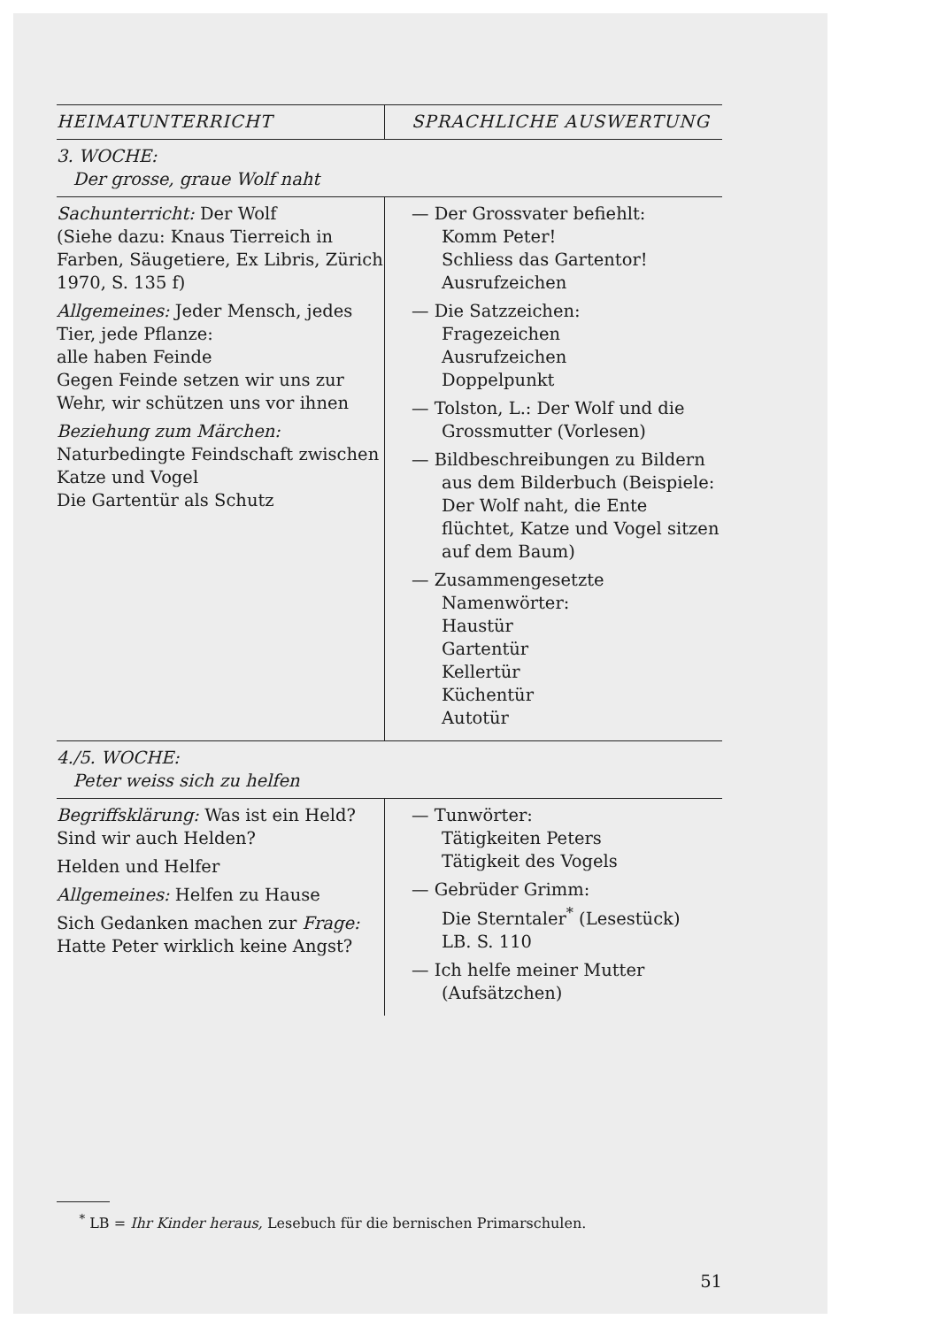| HEIMATUNTERRICHT | SPRACHLICHE AUSWERTUNG |
| --- | --- |
| 3. WOCHE: Der grosse, graue Wolf naht | |
| Sachunterricht: Der Wolf (Siehe dazu: Knaus Tierreich in Farben, Säugetiere, Ex Libris, Zürich 1970, S. 135 f) Allgemeines: Jeder Mensch, jedes Tier, jede Pflanze: alle haben Feinde Gegen Feinde setzen wir uns zur Wehr, wir schützen uns vor ihnen Beziehung zum Märchen: Naturbedingte Feindschaft zwischen Katze und Vogel Die Gartentür als Schutz | — Der Grossvater befiehlt: Komm Peter! Schliess das Gartentor! Ausrufzeichen — Die Satzzeichen: Fragezeichen Ausrufzeichen Doppelpunkt — Tolston, L.: Der Wolf und die Grossmutter (Vorlesen) — Bildbeschreibungen zu Bildern aus dem Bilderbuch (Beispiele: Der Wolf naht, die Ente flüchtet, Katze und Vogel sitzen auf dem Baum) — Zusammengesetzte Namenwörter: Haustür Gartentür Kellertür Küchentür Autotür |
| 4./5. WOCHE: Peter weiss sich zu helfen | |
| Begriffsklärung: Was ist ein Held? Sind wir auch Helden? Helden und Helfer Allgemeines: Helfen zu Hause Sich Gedanken machen zur Frage: Hatte Peter wirklich keine Angst? | — Tunwörter: Tätigkeiten Peters Tätigkeit des Vogels — Gebrüder Grimm: Die Sterntaler<sup>*</sup> (Lesestück) LB. S. 110 — Ich helfe meiner Mutter (Aufsätzchen) |
<sup>*</sup> LB = Ihr Kinder heraus, Lesebuch für die bernischen Primarschulen.
51